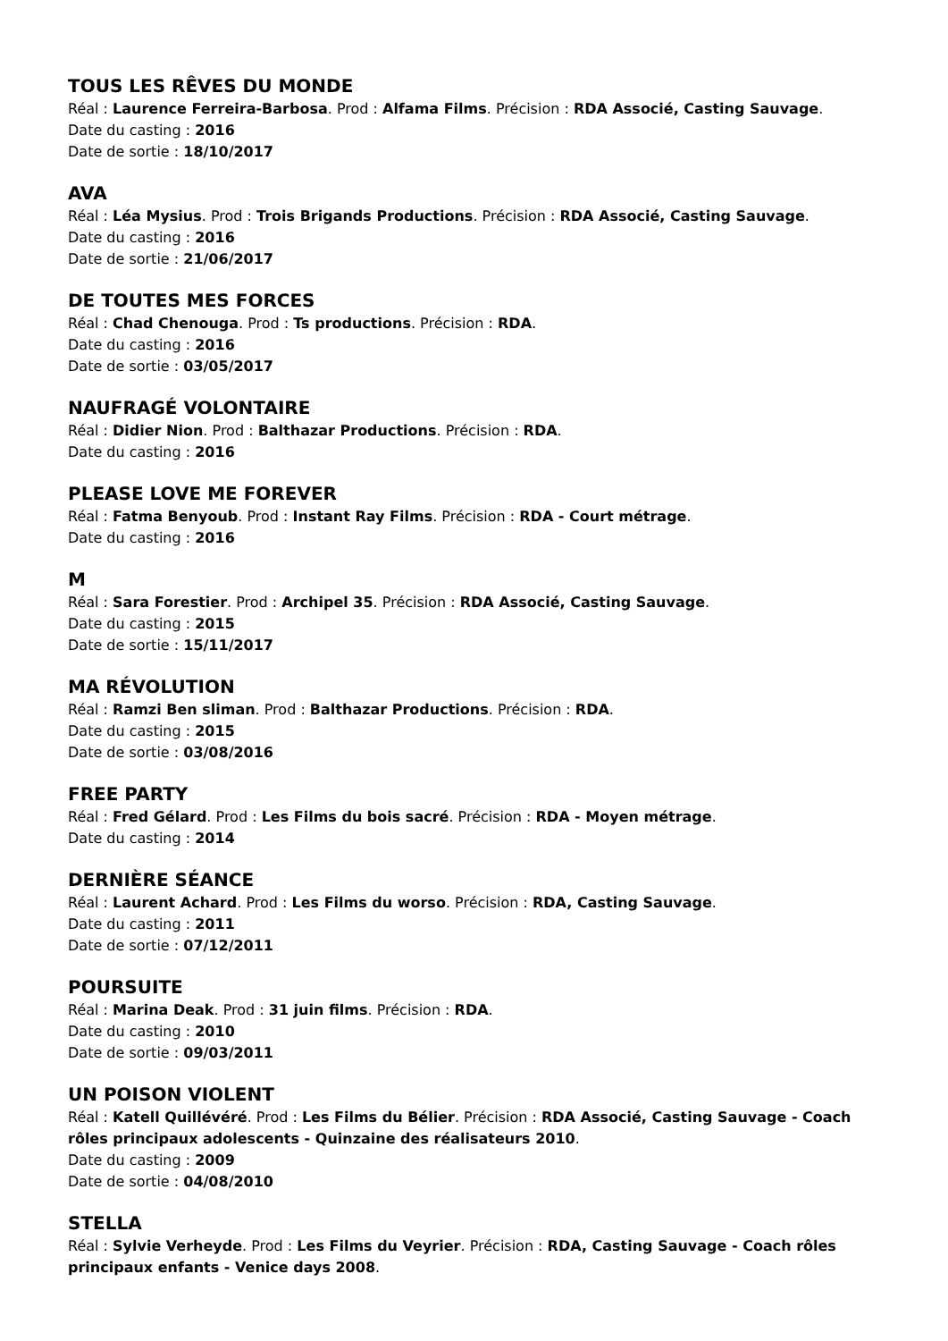TOUS LES RÊVES DU MONDE
Réal : Laurence Ferreira-Barbosa. Prod : Alfama Films. Précision : RDA Associé, Casting Sauvage.
Date du casting : 2016
Date de sortie : 18/10/2017
AVA
Réal : Léa Mysius. Prod : Trois Brigands Productions. Précision : RDA Associé, Casting Sauvage.
Date du casting : 2016
Date de sortie : 21/06/2017
DE TOUTES MES FORCES
Réal : Chad Chenouga. Prod : Ts productions. Précision : RDA.
Date du casting : 2016
Date de sortie : 03/05/2017
NAUFRAGÉ VOLONTAIRE
Réal : Didier Nion. Prod : Balthazar Productions. Précision : RDA.
Date du casting : 2016
PLEASE LOVE ME FOREVER
Réal : Fatma Benyoub. Prod : Instant Ray Films. Précision : RDA - Court métrage.
Date du casting : 2016
M
Réal : Sara Forestier. Prod : Archipel 35. Précision : RDA Associé, Casting Sauvage.
Date du casting : 2015
Date de sortie : 15/11/2017
MA RÉVOLUTION
Réal : Ramzi Ben sliman. Prod : Balthazar Productions. Précision : RDA.
Date du casting : 2015
Date de sortie : 03/08/2016
FREE PARTY
Réal : Fred Gélard. Prod : Les Films du bois sacré. Précision : RDA - Moyen métrage.
Date du casting : 2014
DERNIÈRE SÉANCE
Réal : Laurent Achard. Prod : Les Films du worso. Précision : RDA, Casting Sauvage.
Date du casting : 2011
Date de sortie : 07/12/2011
POURSUITE
Réal : Marina Deak. Prod : 31 juin films. Précision : RDA.
Date du casting : 2010
Date de sortie : 09/03/2011
UN POISON VIOLENT
Réal : Katell Quillévéré. Prod : Les Films du Bélier. Précision : RDA Associé, Casting Sauvage - Coach rôles principaux adolescents - Quinzaine des réalisateurs 2010.
Date du casting : 2009
Date de sortie : 04/08/2010
STELLA
Réal : Sylvie Verheyde. Prod : Les Films du Veyrier. Précision : RDA, Casting Sauvage - Coach rôles principaux enfants - Venice days 2008.